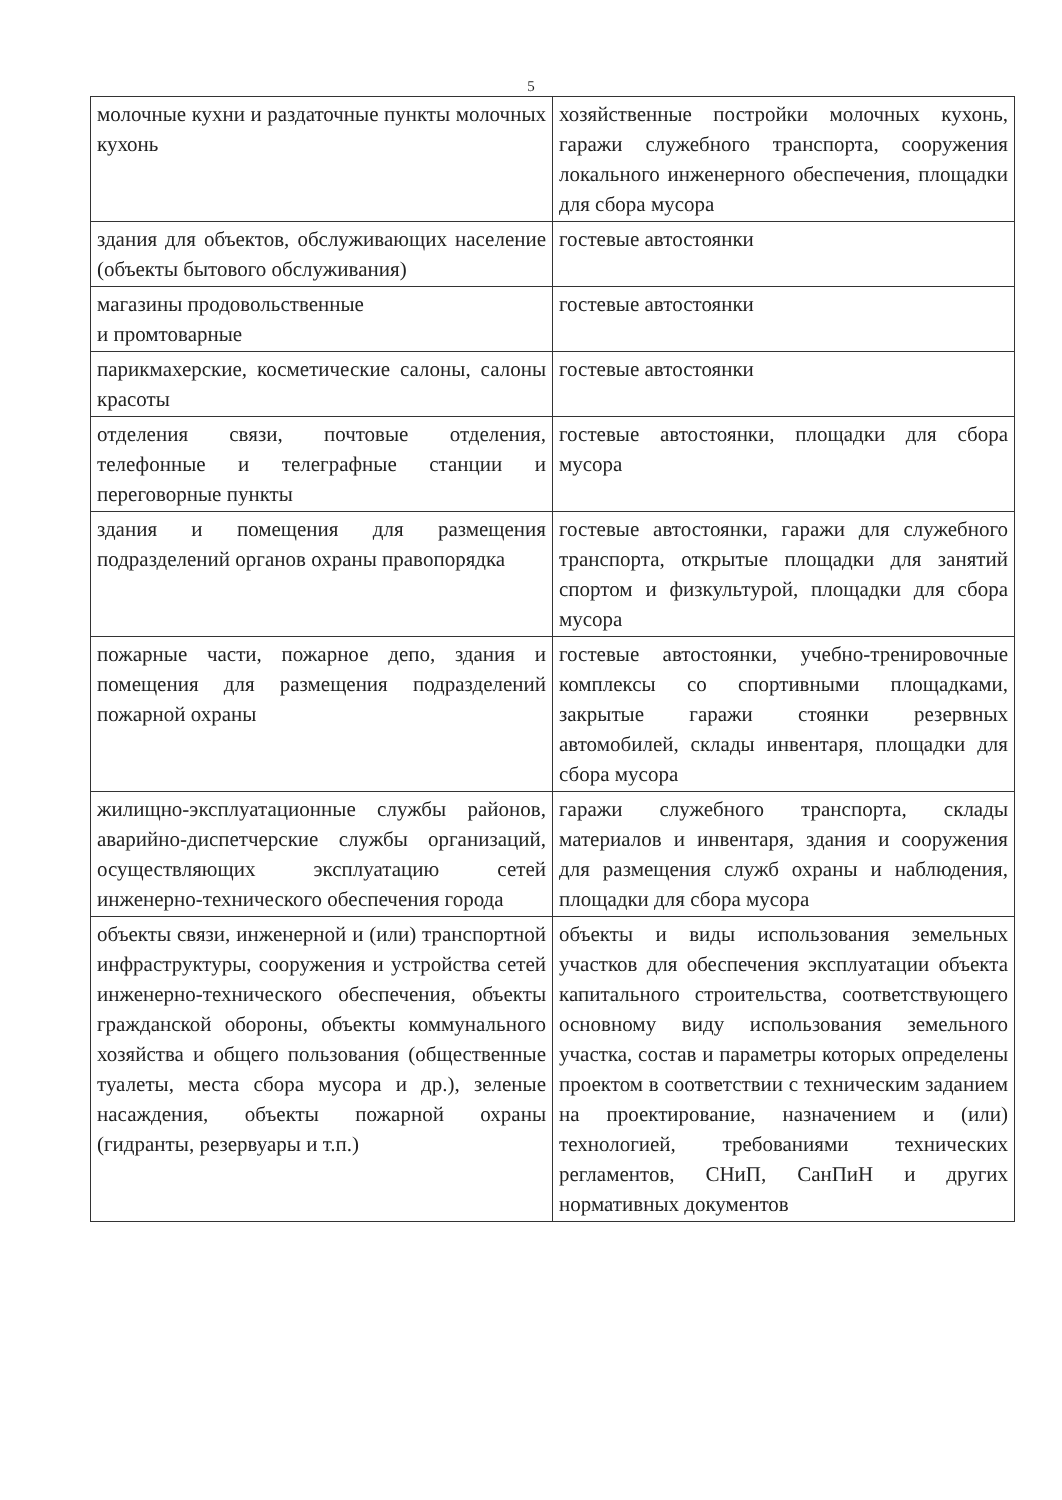5
| молочные кухни и раздаточные пункты молочных кухонь | хозяйственные постройки молочных кухонь, гаражи служебного транспорта, сооружения локального инженерного обеспечения, площадки для сбора мусора |
| здания для объектов, обслуживающих население (объекты бытового обслуживания) | гостевые автостоянки |
| магазины продовольственные и промтоварные | гостевые автостоянки |
| парикмахерские, косметические салоны, салоны красоты | гостевые автостоянки |
| отделения связи, почтовые отделения, телефонные и телеграфные станции и переговорные пункты | гостевые автостоянки, площадки для сбора мусора |
| здания и помещения для размещения подразделений органов охраны правопорядка | гостевые автостоянки, гаражи для служебного транспорта, открытые площадки для занятий спортом и физкультурой, площадки для сбора мусора |
| пожарные части, пожарное депо, здания и помещения для размещения подразделений пожарной охраны | гостевые автостоянки, учебно-тренировочные комплексы со спортивными площадками, закрытые гаражи стоянки резервных автомобилей, склады инвентаря, площадки для сбора мусора |
| жилищно-эксплуатационные службы районов, аварийно-диспетчерские службы организаций, осуществляющих эксплуатацию сетей инженерно-технического обеспечения города | гаражи служебного транспорта, склады материалов и инвентаря, здания и сооружения для размещения служб охраны и наблюдения, площадки для сбора мусора |
| объекты связи, инженерной и (или) транспортной инфраструктуры, сооружения и устройства сетей инженерно-технического обеспечения, объекты гражданской обороны, объекты коммунального хозяйства и общего пользования (общественные туалеты, места сбора мусора и др.), зеленые насаждения, объекты пожарной охраны (гидранты, резервуары и т.п.) | объекты и виды использования земельных участков для обеспечения эксплуатации объекта капитального строительства, соответствующего основному виду использования земельного участка, состав и параметры которых определены проектом в соответствии с техническим заданием на проектирование, назначением и (или) технологией, требованиями технических регламентов, СНиП, СанПиН и других нормативных документов |